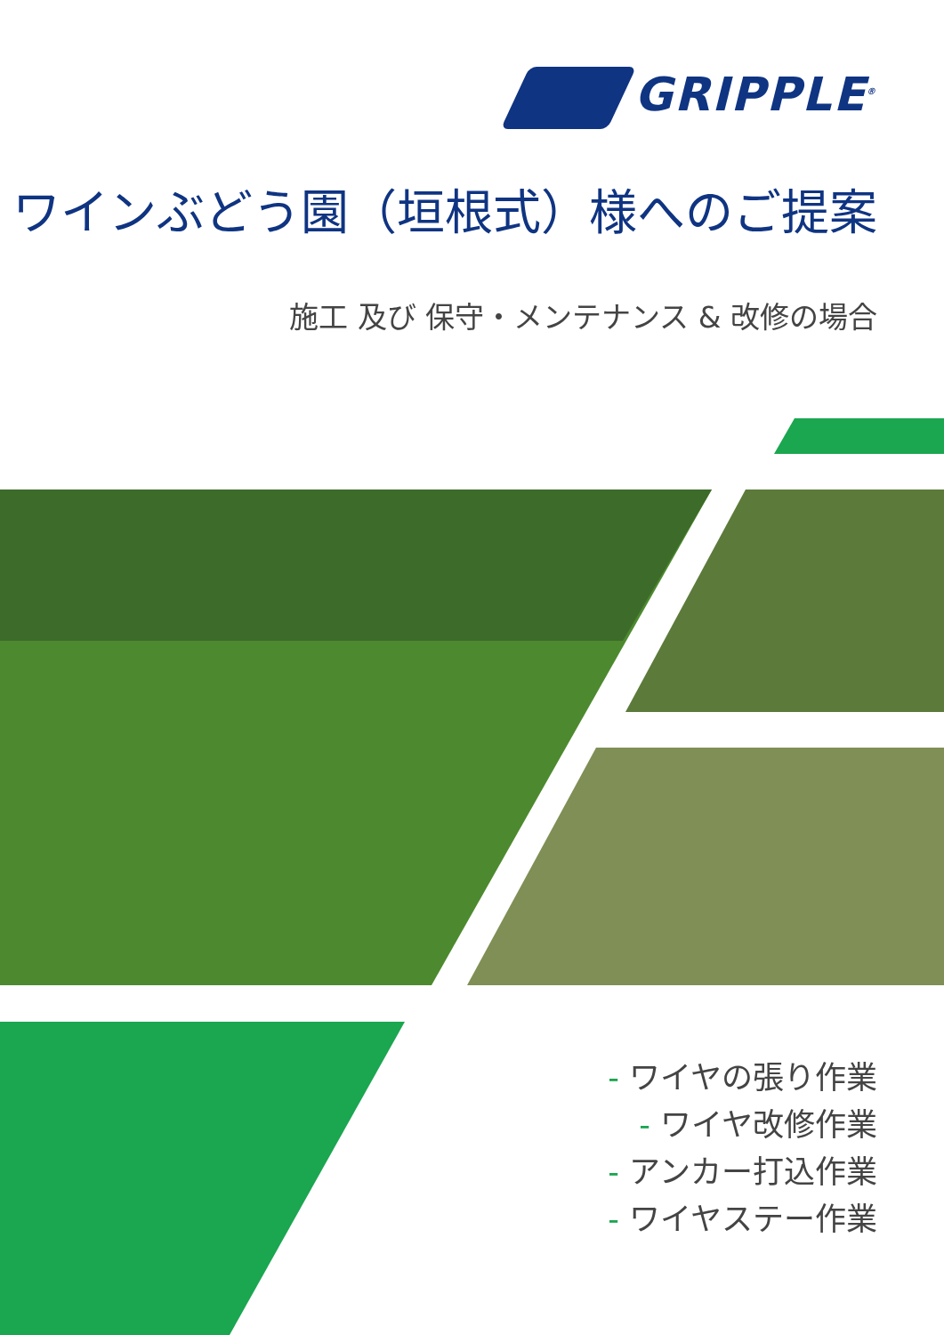GRIPPLE<sup>®</sup>
ワインぶどう園（垣根式）様へのご提案
施工 及び 保守・メンテナンス & 改修の場合
- ワイヤの張り作業
- ワイヤ改修作業
- アンカー打込作業
- ワイヤステー作業